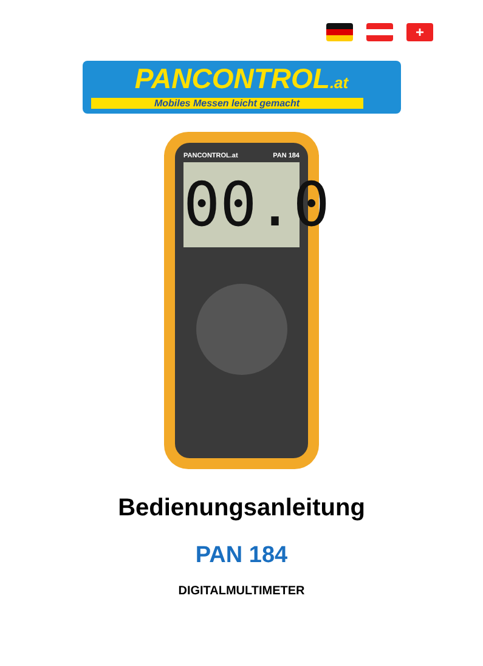+
PANCONTROL.at
Mobiles Messen leicht gemacht
PANCONTROL.at PAN 184
00.0
Bedienungsanleitung
PAN 184
DIGITALMULTIMETER